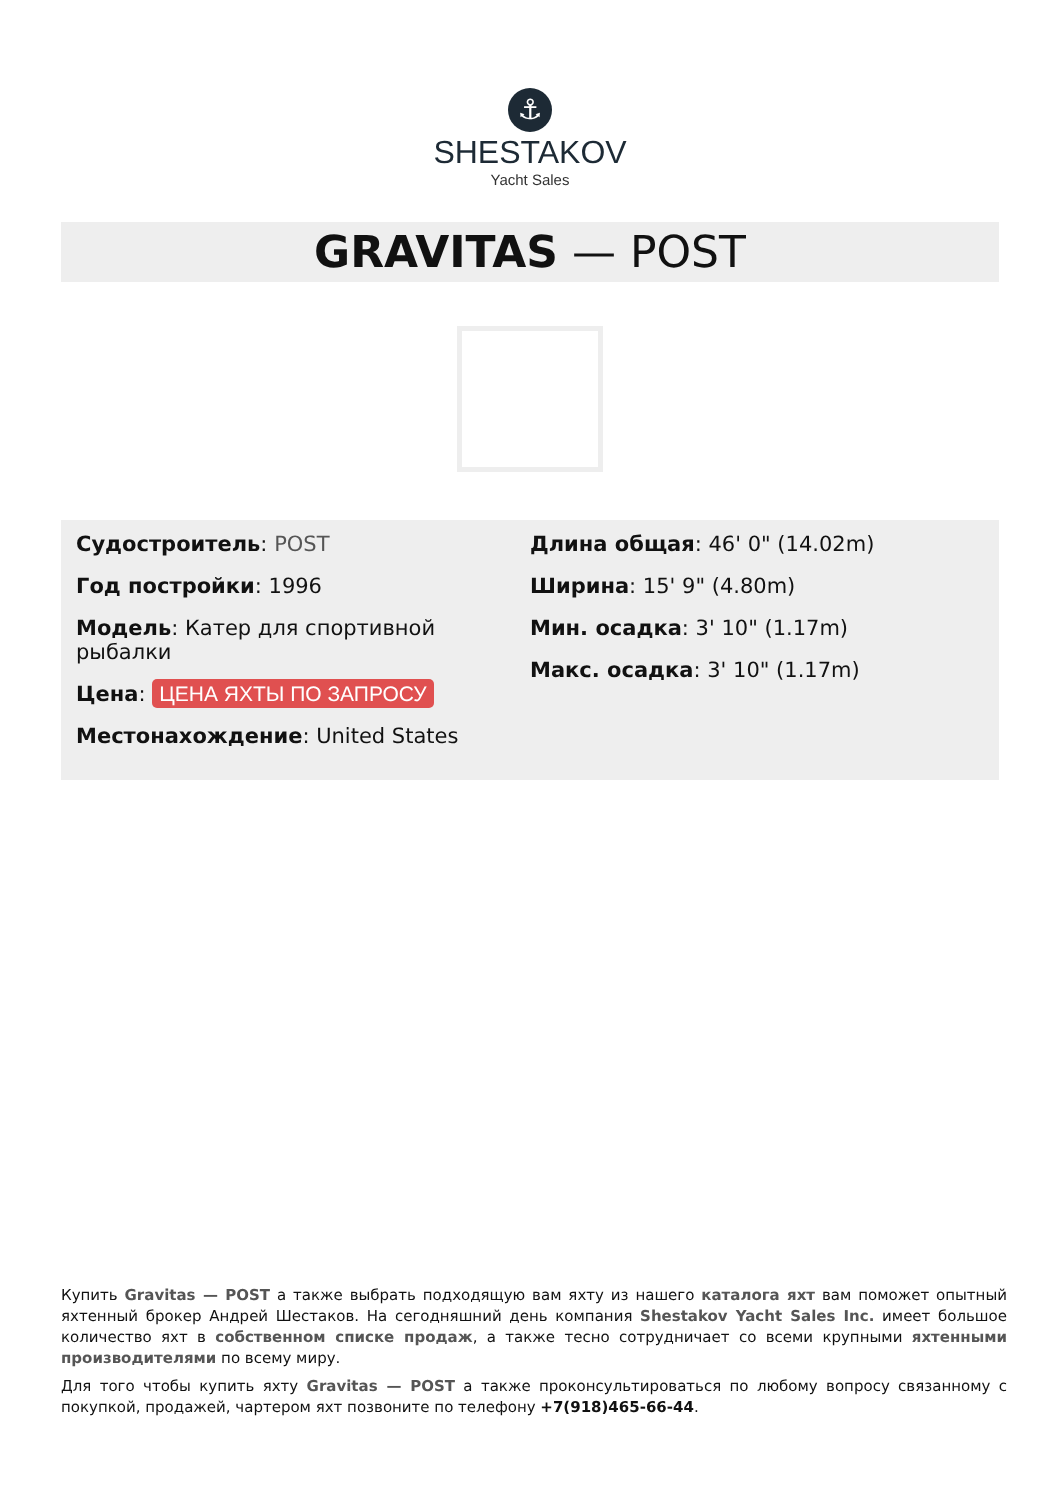⚓
SHESTAKOV
Yacht Sales
GRAVITAS — POST
Судостроитель: POST
Год постройки: 1996
Модель: Катер для спортивной рыбалки
Цена: ЦЕНА ЯХТЫ ПО ЗАПРОСУ
Местонахождение: United States
Длина общая: 46' 0" (14.02m)
Ширина: 15' 9" (4.80m)
Мин. осадка: 3' 10" (1.17m)
Макс. осадка: 3' 10" (1.17m)
Купить Gravitas — POST а также выбрать подходящую вам яхту из нашего каталога яхт вам поможет опытный яхтенный брокер Андрей Шестаков. На сегодняшний день компания Shestakov Yacht Sales Inc. имеет большое количество яхт в собственном списке продаж, а также тесно сотрудничает со всеми крупными яхтенными производителями по всему миру.
Для того чтобы купить яхту Gravitas — POST а также проконсультироваться по любому вопросу связанному с покупкой, продажей, чартером яхт позвоните по телефону +7(918)465-66-44.